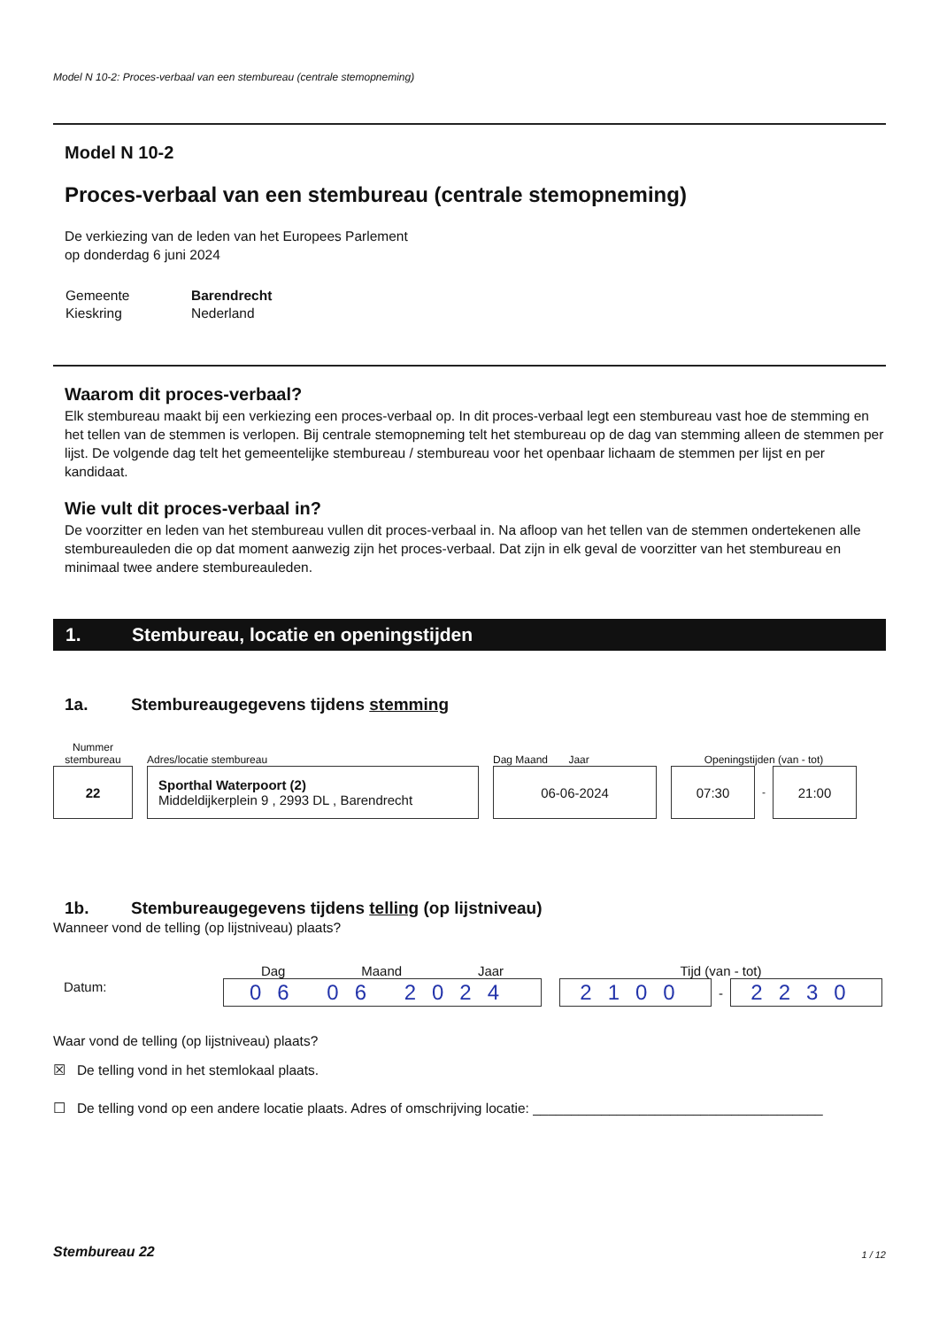Model N 10-2: Proces-verbaal van een stembureau (centrale stemopneming)
Model N 10-2
Proces-verbaal van een stembureau (centrale stemopneming)
De verkiezing van de leden van het Europees Parlement
op donderdag 6 juni 2024
| Gemeente | Barendrecht |
| Kieskring | Nederland |
Waarom dit proces-verbaal?
Elk stembureau maakt bij een verkiezing een proces-verbaal op. In dit proces-verbaal legt een stembureau vast hoe de stemming en het tellen van de stemmen is verlopen. Bij centrale stemopneming telt het stembureau op de dag van stemming alleen de stemmen per lijst. De volgende dag telt het gemeentelijke stembureau / stembureau voor het openbaar lichaam de stemmen per lijst en per kandidaat.
Wie vult dit proces-verbaal in?
De voorzitter en leden van het stembureau vullen dit proces-verbaal in. Na afloop van het tellen van de stemmen ondertekenen alle stembureauleden die op dat moment aanwezig zijn het proces-verbaal. Dat zijn in elk geval de voorzitter van het stembureau en minimaal twee andere stembureauleden.
1. Stembureau, locatie en openingstijden
1a. Stembureaugegevens tijdens stemming
Nummer stembureau
22
Adres/locatie stembureau
Sporthal Waterpoort (2)
Middeldijkerplein 9 , 2993 DL , Barendrecht
Dag Maand Jaar
06-06-2024
Openingstijden (van - tot)
07:30
-
21:00
1b. Stembureaugegevens tijdens telling (op lijstniveau)
Wanneer vond de telling (op lijstniveau) plaats?
Datum:
Dag Maand Jaar
06 06 2024
Tijd (van - tot)
2100
-
2230
Waar vond de telling (op lijstniveau) plaats?
☒ De telling vond in het stemlokaal plaats.
☐ De telling vond op een andere locatie plaats. Adres of omschrijving locatie: ______________________________________
Stembureau 22 1 / 12